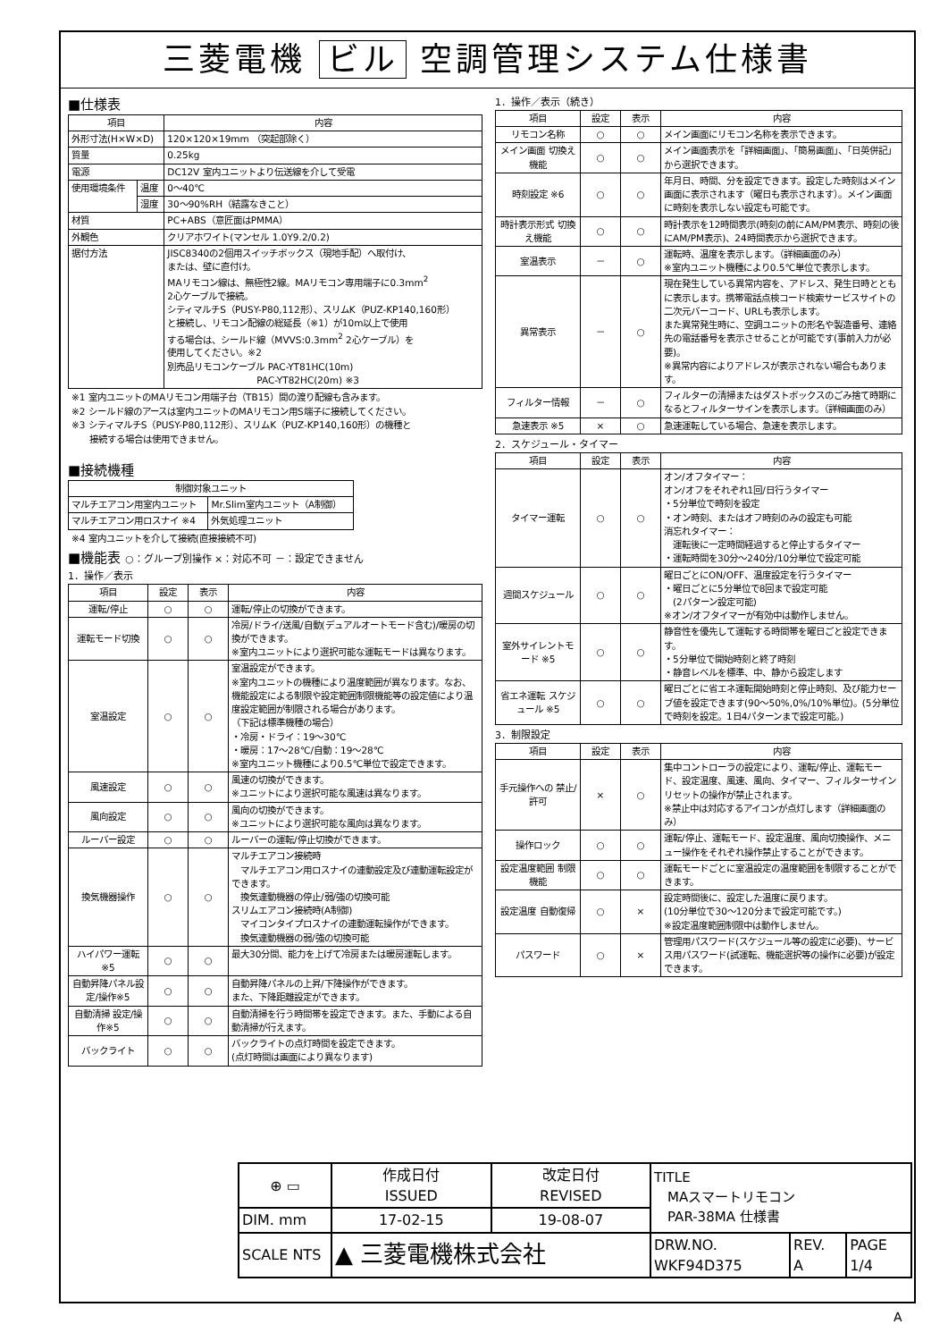三菱電機 ビル 空調管理システム仕様書
■仕様表
| 項目 | | 内容 |
| --- | --- | --- |
| 外形寸法(H×W×D) | | 120×120×19mm （突起部除く） |
| 質量 | | 0.25kg |
| 電源 | | DC12V 室内ユニットより伝送線を介して受電 |
| 使用環境条件 | 温度 | 0～40℃ |
| | 湿度 | 30～90%RH（結露なきこと） |
| 材質 | | PC+ABS（意匠面はPMMA） |
| 外観色 | | クリアホワイト(マンセル 1.0Y9.2/0.2) |
| 据付方法 | | JISC8340の2個用スイッチボックス（現地手配）へ取付け、 または、壁に直付け。 MAリモコン線は、無極性2線。MAリモコン専用端子に0.3mm<sup>2</sup> 2心ケーブルで接続。 シティマルチS（PUSY-P80,112形）、スリムK（PUZ-KP140,160形） と接続し、リモコン配線の総延長（※1）が10m以上で使用 する場合は、シールド線（MVVS:0.3mm<sup>2</sup> 2心ケーブル）を 使用してください。※2 別売品リモコンケーブル PAC-YT81HC(10m) PAC-YT82HC(20m) ※3 |
※1 室内ユニットのMAリモコン用端子台（TB15）間の渡り配線も含みます。
※2 シールド線のアースは室内ユニットのMAリモコン用S端子に接続してください。
※3 シティマルチS（PUSY-P80,112形）、スリムK（PUZ-KP140,160形）の機種と
　　接続する場合は使用できません。
■接続機種
| 制御対象ユニット | |
| --- | --- |
| マルチエアコン用室内ユニット | Mr.Slim室内ユニット（A制御） |
| マルチエアコン用ロスナイ ※4 | 外気処理ユニット |
※4 室内ユニットを介して接続(直接接続不可)
■機能表 ○：グループ別操作 ×：対応不可 －：設定できません
1．操作／表示
| 項目 | 設定 | 表示 | 内容 |
| --- | --- | --- | --- |
| 運転/停止 | ○ | ○ | 運転/停止の切換ができます。 |
| 運転モード切換 | ○ | ○ | 冷房/ドライ/送風/自動(デュアルオートモード含む)/暖房の切換ができます。 ※室内ユニットにより選択可能な運転モードは異なります。 |
| 室温設定 | ○ | ○ | 室温設定ができます。 ※室内ユニットの機種により温度範囲が異なります。なお、機能設定による制限や設定範囲制限機能等の設定値により温度設定範囲が制限される場合があります。 （下記は標準機種の場合） ・冷房・ドライ：19～30℃ ・暖房：17～28℃/自動：19～28℃ ※室内ユニット機種により0.5℃単位で設定できます。 |
| 風速設定 | ○ | ○ | 風速の切換ができます。 ※ユニットにより選択可能な風速は異なります。 |
| 風向設定 | ○ | ○ | 風向の切換ができます。 ※ユニットにより選択可能な風向は異なります。 |
| ルーバー設定 | ○ | ○ | ルーバーの運転/停止切換ができます。 |
| 換気機器操作 | ○ | ○ | マルチエアコン接続時 マルチエアコン用ロスナイの連動設定及び連動運転設定ができます。 換気連動機器の停止/弱/強の切換可能 スリムエアコン接続時(A制御) マイコンタイプロスナイの連動運転操作ができます。 換気連動機器の弱/強の切換可能 |
| ハイパワー運転 ※5 | ○ | ○ | 最大30分間、能力を上げて冷房または暖房運転します。 |
| 自動昇降パネル設定/操作※5 | ○ | ○ | 自動昇降パネルの上昇/下降操作ができます。 また、下降距離設定ができます。 |
| 自動清掃 設定/操作※5 | ○ | ○ | 自動清掃を行う時間帯を設定できます。また、手動による自動清掃が行えます。 |
| バックライト | ○ | ○ | バックライトの点灯時間を設定できます。 (点灯時間は画面により異なります) |
1．操作／表示（続き）
| 項目 | 設定 | 表示 | 内容 |
| --- | --- | --- | --- |
| リモコン名称 | ○ | ○ | メイン画面にリモコン名称を表示できます。 |
| メイン画面 切換え機能 | ○ | ○ | メイン画面表示を「詳細画面」、「簡易画面」、「日英併記」から選択できます。 |
| 時刻設定 ※6 | ○ | ○ | 年月日、時間、分を設定できます。設定した時刻はメイン画面に表示されます（曜日も表示されます）。メイン画面に時刻を表示しない設定も可能です。 |
| 時計表示形式 切換え機能 | ○ | ○ | 時計表示を12時間表示(時刻の前にAM/PM表示、時刻の後にAM/PM表示)、24時間表示から選択できます。 |
| 室温表示 | － | ○ | 運転時、温度を表示します。（詳細画面のみ） ※室内ユニット機種により0.5℃単位で表示します。 |
| 異常表示 | － | ○ | 現在発生している異常内容を、アドレス、発生日時とともに表示します。携帯電話点検コード検索サービスサイトの二次元バーコード、URLも表示します。 また異常発生時に、空調ユニットの形名や製造番号、連絡先の電話番号を表示させることが可能です(事前入力が必要)。 ※異常内容によりアドレスが表示されない場合もあります。 |
| フィルター情報 | － | ○ | フィルターの清掃またはダストボックスのごみ捨て時期になるとフィルターサインを表示します。（詳細画面のみ） |
| 急速表示 ※5 | × | ○ | 急速運転している場合、急速を表示します。 |
2．スケジュール・タイマー
| 項目 | 設定 | 表示 | 内容 |
| --- | --- | --- | --- |
| タイマー運転 | ○ | ○ | オン/オフタイマー： オン/オフをそれぞれ1回/日行うタイマー ・5分単位で時刻を設定 ・オン時刻、またはオフ時刻のみの設定も可能 消忘れタイマー： 運転後に一定時間経過すると停止するタイマー ・運転時間を30分～240分/10分単位で設定可能 |
| 週間スケジュール | ○ | ○ | 曜日ごとにON/OFF、温度設定を行うタイマー ・曜日ごとに5分単位で8回まで設定可能 (2パターン設定可能) ※オン/オフタイマーが有効中は動作しません。 |
| 室外サイレントモード ※5 | ○ | ○ | 静音性を優先して運転する時間帯を曜日ごと設定できます。 ・5分単位で開始時刻と終了時刻 ・静音レベルを標準、中、静から設定します |
| 省エネ運転 スケジュール ※5 | ○ | ○ | 曜日ごとに省エネ運転開始時刻と停止時刻、及び能力セーブ値を設定できます(90～50%,0%/10%単位)。(5分単位で時刻を設定。1日4パターンまで設定可能。) |
3．制限設定
| 項目 | 設定 | 表示 | 内容 |
| --- | --- | --- | --- |
| 手元操作への 禁止/許可 | × | ○ | 集中コントローラの設定により、運転/停止、運転モード、設定温度、風速、風向、タイマー、フィルターサインリセットの操作が禁止されます。 ※禁止中は対応するアイコンが点灯します（詳細画面のみ） |
| 操作ロック | ○ | ○ | 運転/停止、運転モード、設定温度、風向切換操作、メニュー操作をそれぞれ操作禁止することができます。 |
| 設定温度範囲 制限機能 | ○ | ○ | 運転モードごとに室温設定の温度範囲を制限することができます。 |
| 設定温度 自動復帰 | ○ | × | 設定時間後に、設定した温度に戻ります。 (10分単位で30～120分まで設定可能です。) ※設定温度範囲制限中は動作しません。 |
| パスワード | ○ | × | 管理用パスワード(スケジュール等の設定に必要)、サービス用パスワード(試運転、機能選択等の操作に必要)が設定できます。 |
| ⊕ ▭ | 作成日付 ISSUED | 改定日付 REVISED | TITLE MAスマートリモコン PAR-38MA 仕様書 | | |
| DIM. mm | 17-02-15 | 19-08-07 | | | |
| SCALE NTS | ▲ 三菱電機株式会社 | | DRW.NO. WKF94D375 | REV. A | PAGE 1/4 |
A